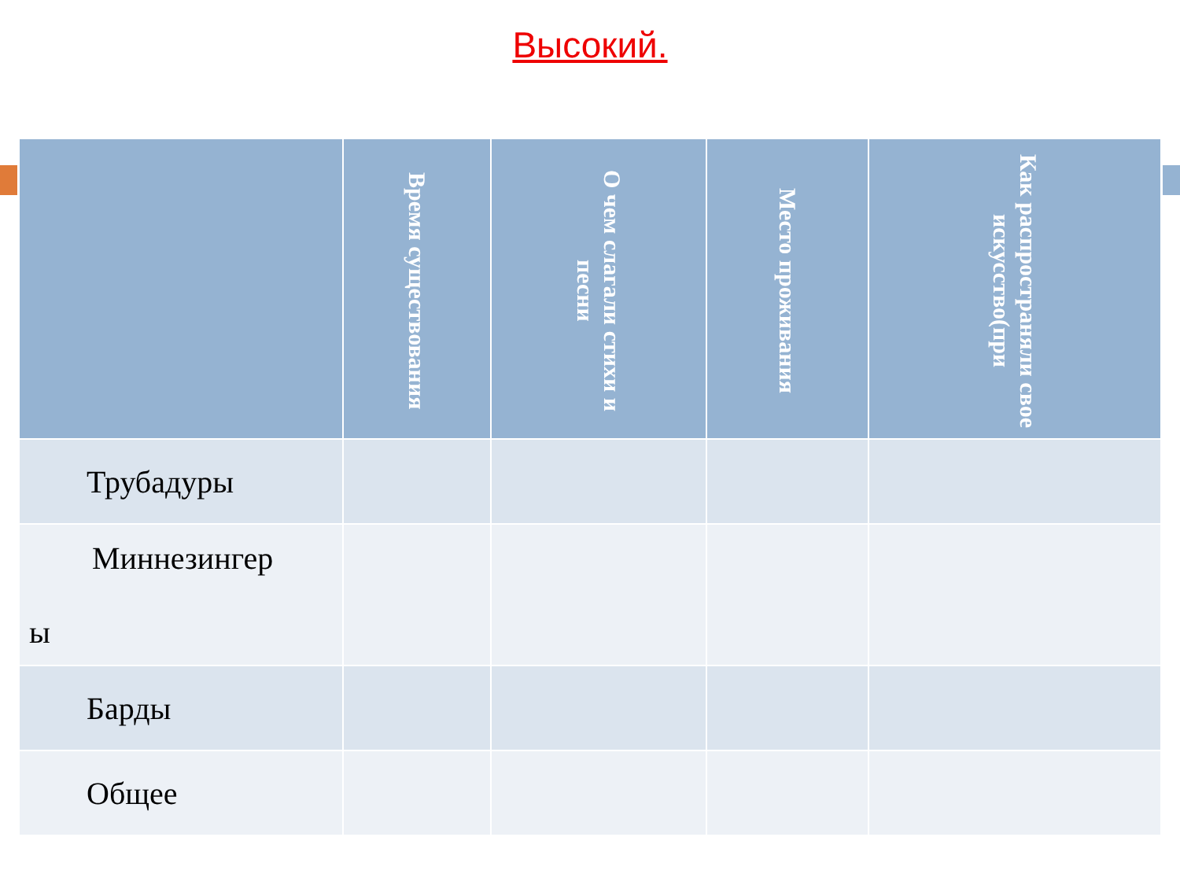Высокий.
| | Время существования | О чем слагали стихи и песни | Место проживания | Как распространяли свое искусство(при |
| --- | --- | --- | --- | --- |
| Трубадуры | | | | |
| Миннезингер ы | | | | |
| Барды | | | | |
| Общее | | | | |